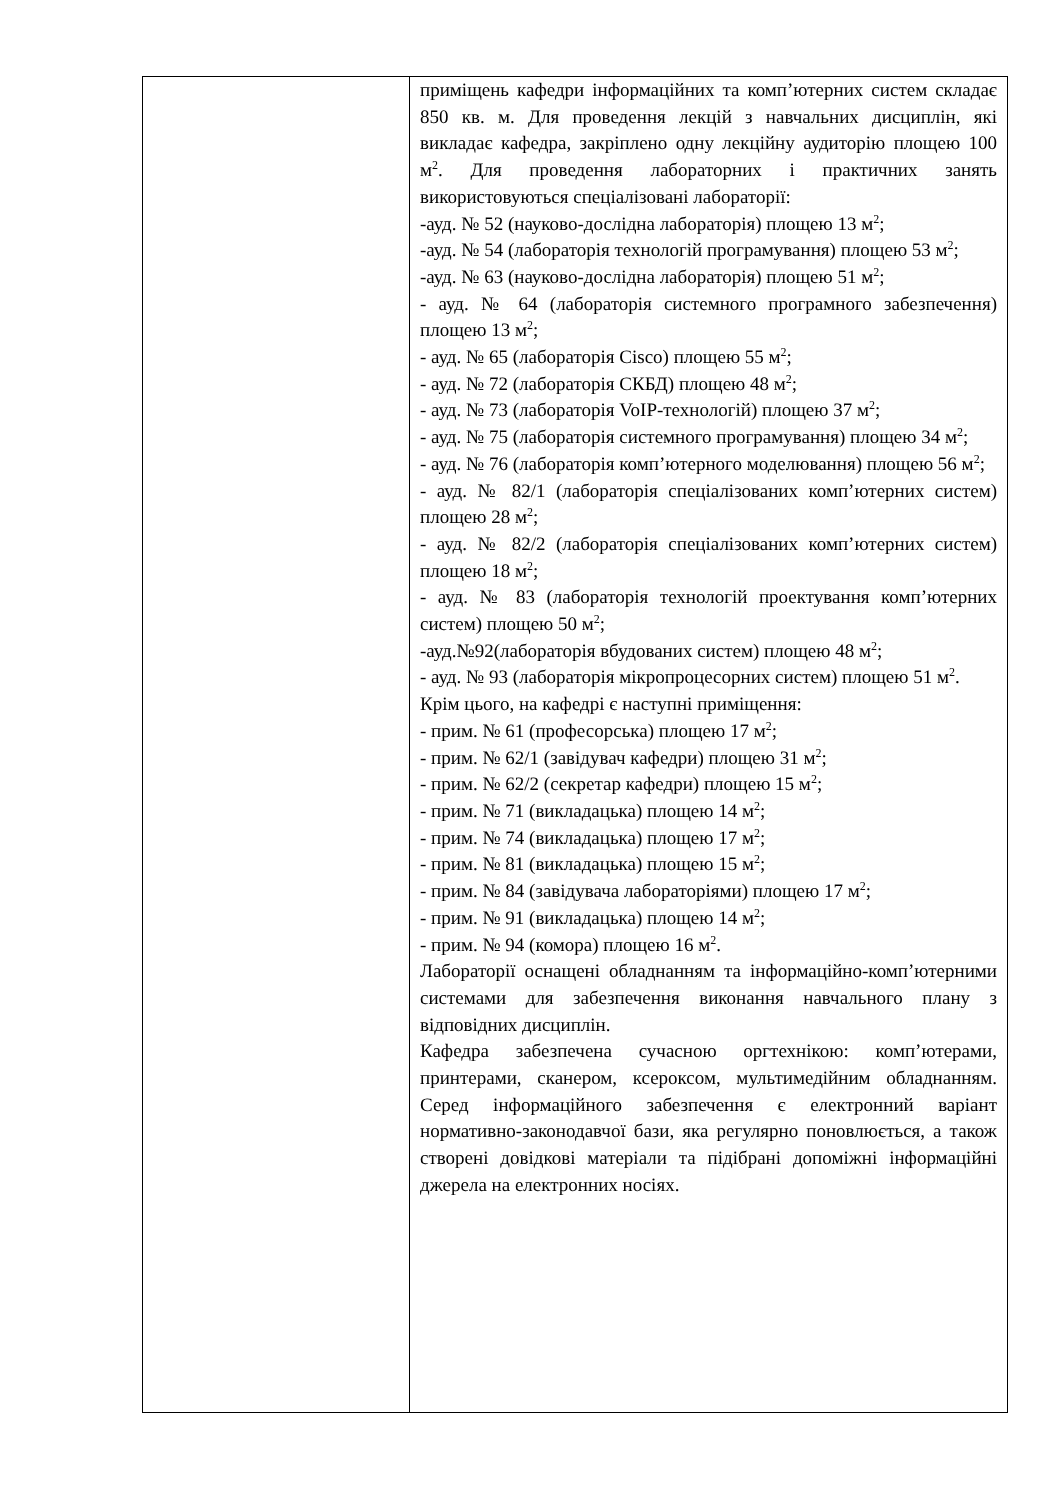| | приміщень кафедри інформаційних та комп’ютерних систем складає 850 кв. м. Для проведення лекцій з навчальних дисциплін, які викладає кафедра, закріплено одну лекційну аудиторію площею 100 м<sup>2</sup>. Для проведення лабораторних і практичних занять використовуються спеціалізовані лабораторії: -ауд. № 52 (науково-дослідна лабораторія) площею 13 м<sup>2</sup>; -ауд. № 54 (лабораторія технологій програмування) площею 53 м<sup>2</sup>; -ауд. № 63 (науково-дослідна лабораторія) площею 51 м<sup>2</sup>; - ауд. № 64 (лабораторія системного програмного забезпечення) площею 13 м<sup>2</sup>; - ауд. № 65 (лабораторія Cisco) площею 55 м<sup>2</sup>; - ауд. № 72 (лабораторія СКБД) площею 48 м<sup>2</sup>; - ауд. № 73 (лабораторія VoIP-технологій) площею 37 м<sup>2</sup>; - ауд. № 75 (лабораторія системного програмування) площею 34 м<sup>2</sup>; - ауд. № 76 (лабораторія комп’ютерного моделювання) площею 56 м<sup>2</sup>; - ауд. № 82/1 (лабораторія спеціалізованих комп’ютерних систем) площею 28 м<sup>2</sup>; - ауд. № 82/2 (лабораторія спеціалізованих комп’ютерних систем) площею 18 м<sup>2</sup>; - ауд. № 83 (лабораторія технологій проектування комп’ютерних систем) площею 50 м<sup>2</sup>; -ауд.№92(лабораторія вбудованих систем) площею 48 м<sup>2</sup>; - ауд. № 93 (лабораторія мікропроцесорних систем) площею 51 м<sup>2</sup>. Крім цього, на кафедрі є наступні приміщення: - прим. № 61 (професорська) площею 17 м<sup>2</sup>; - прим. № 62/1 (завідувач кафедри) площею 31 м<sup>2</sup>; - прим. № 62/2 (секретар кафедри) площею 15 м<sup>2</sup>; - прим. № 71 (викладацька) площею 14 м<sup>2</sup>; - прим. № 74 (викладацька) площею 17 м<sup>2</sup>; - прим. № 81 (викладацька) площею 15 м<sup>2</sup>; - прим. № 84 (завідувача лабораторіями) площею 17 м<sup>2</sup>; - прим. № 91 (викладацька) площею 14 м<sup>2</sup>; - прим. № 94 (комора) площею 16 м<sup>2</sup>. Лабораторії оснащені обладнанням та інформаційно-комп’ютерними системами для забезпечення виконання навчального плану з відповідних дисциплін. Кафедра забезпечена сучасною оргтехнікою: комп’ютерами, принтерами, сканером, ксероксом, мультимедійним обладнанням. Серед інформаційного забезпечення є електронний варіант нормативно-законодавчої бази, яка регулярно поновлюється, а також створені довідкові матеріали та підібрані допоміжні інформаційні джерела на електронних носіях. |